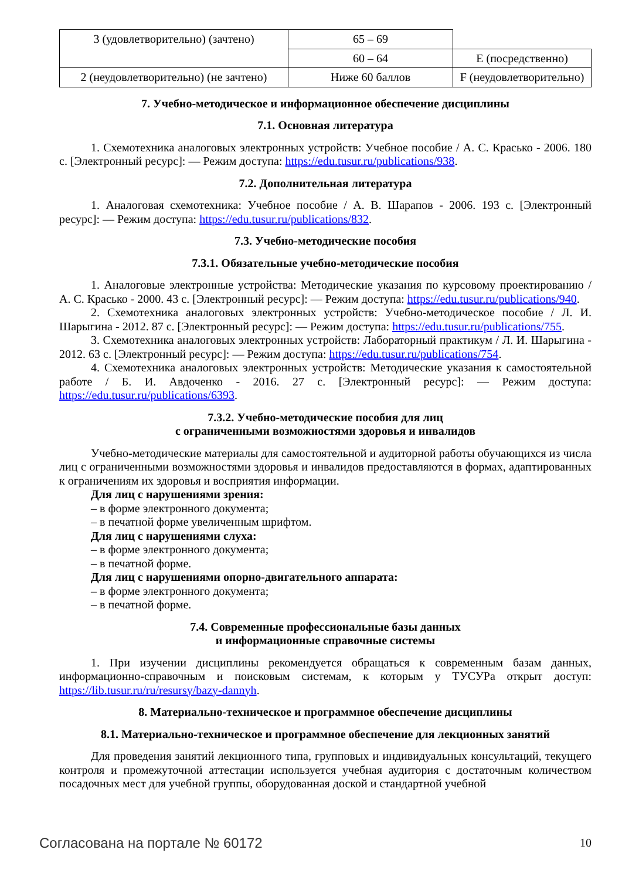| 3 (удовлетворительно) (зачтено) | 65 – 69 | |
| | 60 – 64 | E (посредственно) |
| 2 (неудовлетворительно) (не зачтено) | Ниже 60 баллов | F (неудовлетворительно) |
7. Учебно-методическое и информационное обеспечение дисциплины
7.1. Основная литература
1. Схемотехника аналоговых электронных устройств: Учебное пособие / А. С. Красько - 2006. 180 с. [Электронный ресурс]: — Режим доступа: https://edu.tusur.ru/publications/938.
7.2. Дополнительная литература
1. Аналоговая схемотехника: Учебное пособие / А. В. Шарапов - 2006. 193 с. [Электронный ресурс]: — Режим доступа: https://edu.tusur.ru/publications/832.
7.3. Учебно-методические пособия
7.3.1. Обязательные учебно-методические пособия
1. Аналоговые электронные устройства: Методические указания по курсовому проектированию / А. С. Красько - 2000. 43 с. [Электронный ресурс]: — Режим доступа: https://edu.tusur.ru/publications/940.
2. Схемотехника аналоговых электронных устройств: Учебно-методическое пособие / Л. И. Шарыгина - 2012. 87 с. [Электронный ресурс]: — Режим доступа: https://edu.tusur.ru/publications/755.
3. Схемотехника аналоговых электронных устройств: Лабораторный практикум / Л. И. Шарыгина - 2012. 63 с. [Электронный ресурс]: — Режим доступа: https://edu.tusur.ru/publications/754.
4. Схемотехника аналоговых электронных устройств: Методические указания к самостоятельной работе / Б. И. Авдоченко - 2016. 27 с. [Электронный ресурс]: — Режим доступа: https://edu.tusur.ru/publications/6393.
7.3.2. Учебно-методические пособия для лиц
с ограниченными возможностями здоровья и инвалидов
Учебно-методические материалы для самостоятельной и аудиторной работы обучающихся из числа лиц с ограниченными возможностями здоровья и инвалидов предоставляются в формах, адаптированных к ограничениям их здоровья и восприятия информации.
Для лиц с нарушениями зрения:
– в форме электронного документа;
– в печатной форме увеличенным шрифтом.
Для лиц с нарушениями слуха:
– в форме электронного документа;
– в печатной форме.
Для лиц с нарушениями опорно-двигательного аппарата:
– в форме электронного документа;
– в печатной форме.
7.4. Современные профессиональные базы данных
и информационные справочные системы
1. При изучении дисциплины рекомендуется обращаться к современным базам данных, информационно-справочным и поисковым системам, к которым у ТУСУРа открыт доступ: https://lib.tusur.ru/ru/resursy/bazy-dannyh.
8. Материально-техническое и программное обеспечение дисциплины
8.1. Материально-техническое и программное обеспечение для лекционных занятий
Для проведения занятий лекционного типа, групповых и индивидуальных консультаций, текущего контроля и промежуточной аттестации используется учебная аудитория с достаточным количеством посадочных мест для учебной группы, оборудованная доской и стандартной учебной
Согласована на портале № 60172 10